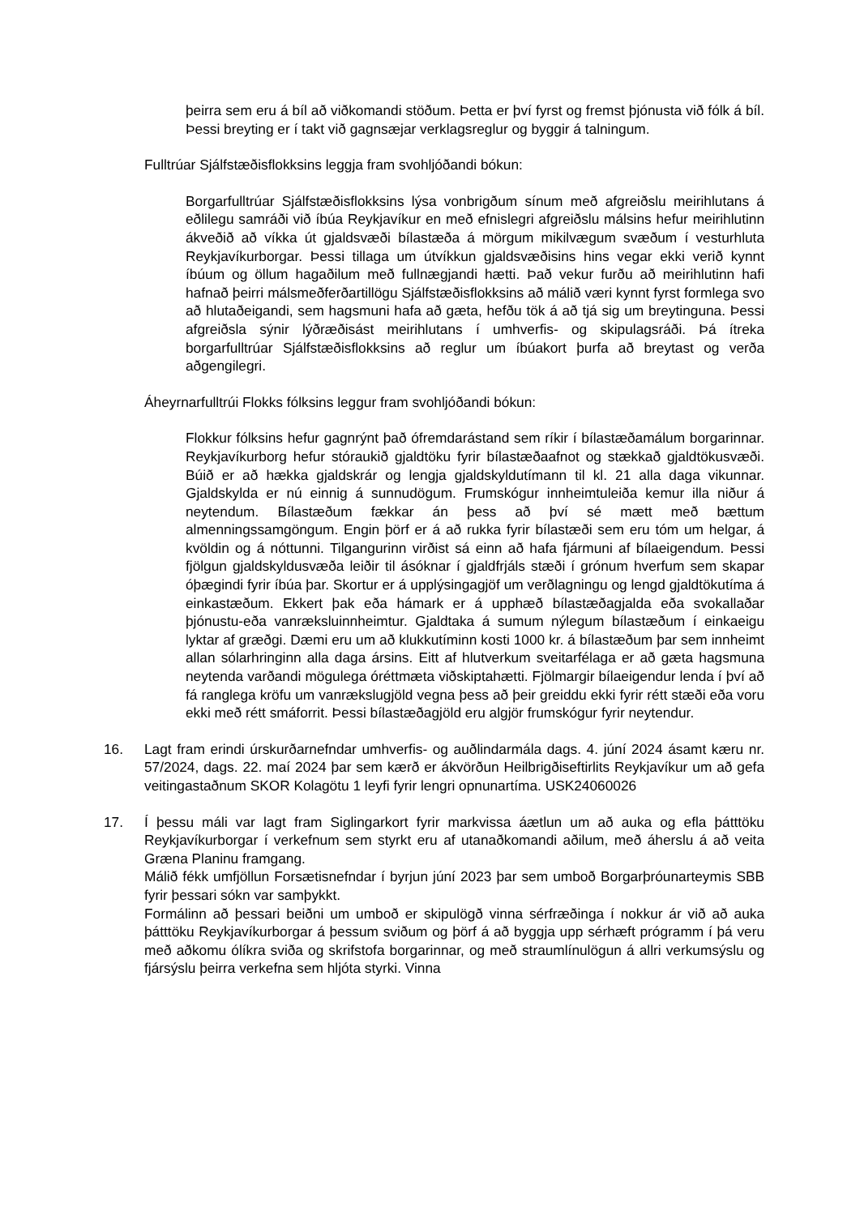þeirra sem eru á bíl að viðkomandi stöðum. Þetta er því fyrst og fremst þjónusta við fólk á bíl. Þessi breyting er í takt við gagnsæjar verklagsreglur og byggir á talningum.
Fulltrúar Sjálfstæðisflokksins leggja fram svohljóðandi bókun:
Borgarfulltrúar Sjálfstæðisflokksins lýsa vonbrigðum sínum með afgreiðslu meirihlutans á eðlilegu samráði við íbúa Reykjavíkur en með efnislegri afgreiðslu málsins hefur meirihlutinn ákveðið að víkka út gjaldsvæði bílastæða á mörgum mikilvægum svæðum í vesturhluta Reykjavíkurborgar. Þessi tillaga um útvíkkun gjaldsvæðisins hins vegar ekki verið kynnt íbúum og öllum hagaðilum með fullnægjandi hætti. Það vekur furðu að meirihlutinn hafi hafnað þeirri málsmeðferðartillögu Sjálfstæðisflokksins að málið væri kynnt fyrst formlega svo að hlutaðeigandi, sem hagsmuni hafa að gæta, hefðu tök á að tjá sig um breytinguna. Þessi afgreiðsla sýnir lýðræðisást meirihlutans í umhverfis- og skipulagsráði. Þá ítreka borgarfulltrúar Sjálfstæðisflokksins að reglur um íbúakort þurfa að breytast og verða aðgengilegri.
Áheyrnarfulltrúi Flokks fólksins leggur fram svohljóðandi bókun:
Flokkur fólksins hefur gagnrýnt það ófremdarástand sem ríkir í bílastæðamálum borgarinnar. Reykjavíkurborg hefur stóraukið gjaldtöku fyrir bílastæðaafnot og stækkað gjaldtökusvæði. Búið er að hækka gjaldskrár og lengja gjaldskyldutímann til kl. 21 alla daga vikunnar. Gjaldskylda er nú einnig á sunnudögum. Frumskógur innheimtuleiða kemur illa niður á neytendum. Bílastæðum fækkar án þess að því sé mætt með bættum almenningssamgöngum. Engin þörf er á að rukka fyrir bílastæði sem eru tóm um helgar, á kvöldin og á nóttunni. Tilgangurinn virðist sá einn að hafa fjármuni af bílaeigendum. Þessi fjölgun gjaldskyldusvæða leiðir til ásóknar í gjaldfrjáls stæði í grónum hverfum sem skapar óþægindi fyrir íbúa þar. Skortur er á upplýsingagjöf um verðlagningu og lengd gjaldtökutíma á einkastæðum. Ekkert þak eða hámark er á upphæð bílastæðagjalda eða svokallaðar þjónustu-eða vanrækslu­innheimtur. Gjaldtaka á sumum nýlegum bílastæðum í einkaeigu lyktar af græðgi. Dæmi eru um að klukkutíminn kosti 1000 kr. á bílastæðum þar sem innheimt allan sólarhringinn alla daga ársins. Eitt af hlutverkum sveitarfélaga er að gæta hagsmuna neytenda varðandi mögulega óréttmæta viðskiptahætti. Fjölmargir bílaeigendur lenda í því að fá ranglega kröfu um vanrækslugjöld vegna þess að þeir greiddu ekki fyrir rétt stæði eða voru ekki með rétt smáforrit. Þessi bílastæðagjöld eru algjör frumskógur fyrir neytendur.
16. Lagt fram erindi úrskurðarnefndar umhverfis- og auðlindarmála dags. 4. júní 2024 ásamt kæru nr. 57/2024, dags. 22. maí 2024 þar sem kærð er ákvörðun Heilbrigðiseftirlits Reykjavíkur um að gefa veitingastaðnum SKOR Kolagötu 1 leyfi fyrir lengri opnunartíma. USK24060026
17. Í þessu máli var lagt fram Siglingarkort fyrir markvissa áætlun um að auka og efla þátttöku Reykjavíkurborgar í verkefnum sem styrkt eru af utanaðkomandi aðilum, með áherslu á að veita Græna Planinu framgang.
Málið fékk umfjöllun Forsætisnefndar í byrjun júní 2023 þar sem umboð Borgarþróunarteymis SBB fyrir þessari sókn var samþykkt.
Formálinn að þessari beiðni um umboð er skipulögð vinna sérfræðinga í nokkur ár við að auka þátttöku Reykjavíkurborgar á þessum sviðum og þörf á að byggja upp sérhæft prógramm í þá veru með aðkomu ólíkra sviða og skrifstofa borgarinnar, og með straumlínulögun á allri verkumsýslu og fjársýslu þeirra verkefna sem hljóta styrki. Vinna